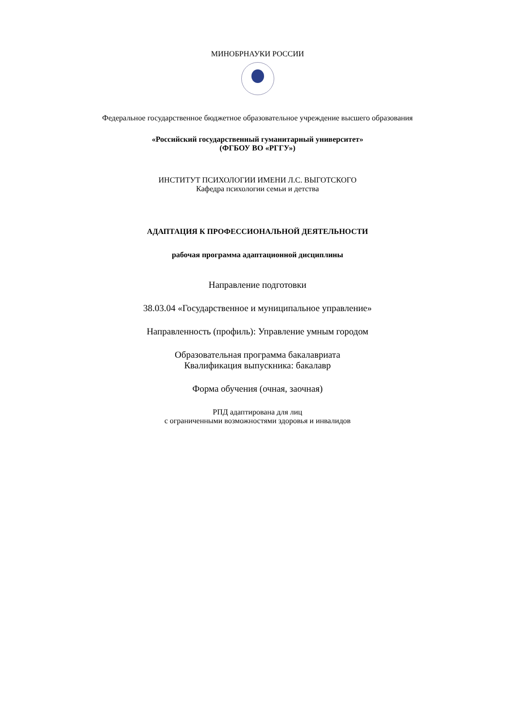МИНОБРНАУКИ РОССИИ
Федеральное государственное бюджетное образовательное учреждение высшего образования
«Российский государственный гуманитарный университет»
(ФГБОУ ВО «РГГУ»)
ИНСТИТУТ ПСИХОЛОГИИ ИМЕНИ Л.С. ВЫГОТСКОГО
Кафедра психологии семьи и детства
АДАПТАЦИЯ К ПРОФЕССИОНАЛЬНОЙ ДЕЯТЕЛЬНОСТИ
рабочая программа адаптационной дисциплины
Направление подготовки
38.03.04 «Государственное и муниципальное управление»
Направленность (профиль): Управление умным городом
Образовательная программа бакалавриата
Квалификация выпускника: бакалавр
Форма обучения (очная, заочная)
РПД адаптирована для лиц
с ограниченными возможностями здоровья и инвалидов